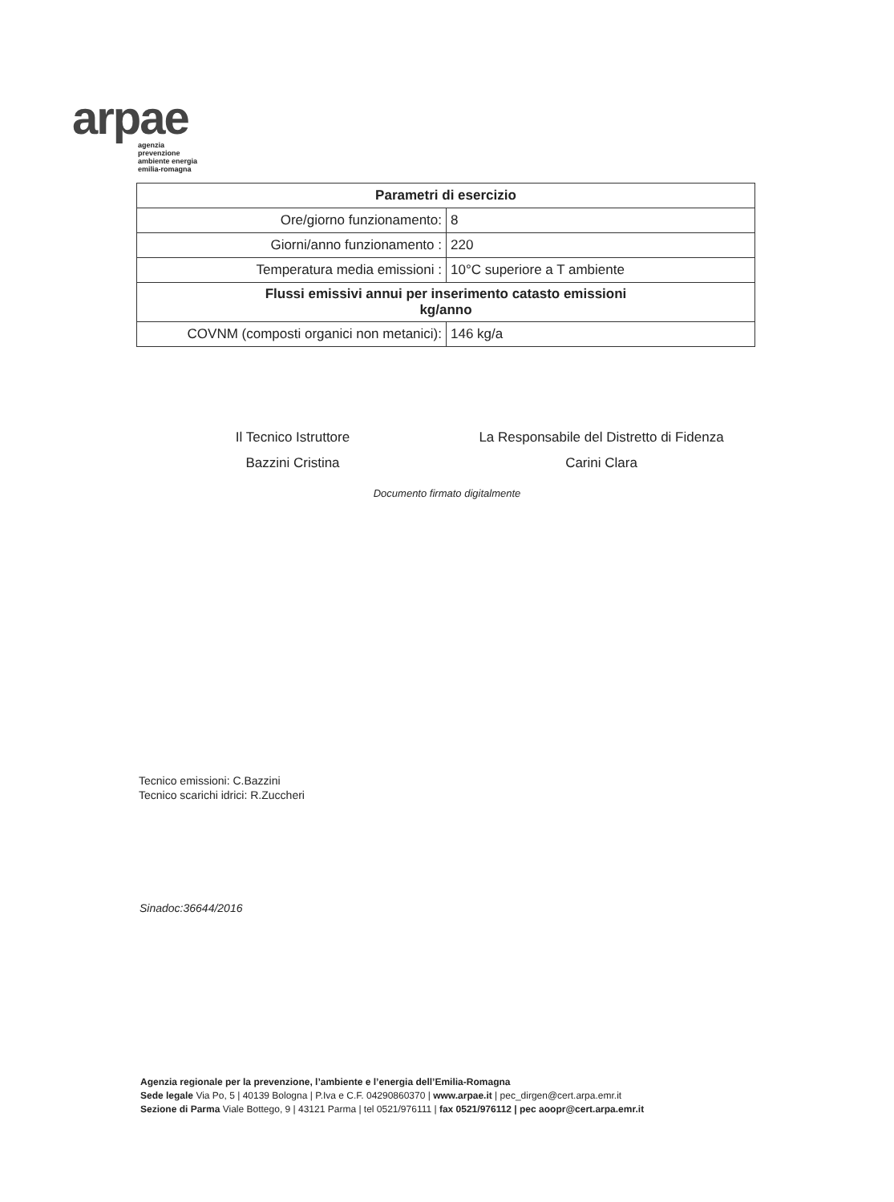arpae
agenzia
prevenzione
ambiente energia
emilia-romagna
| Parametri di esercizio | |
| --- | --- |
| Ore/giorno funzionamento: | 8 |
| Giorni/anno funzionamento : | 220 |
| Temperatura media emissioni : | 10°C superiore a T ambiente |
| Flussi emissivi annui per inserimento catasto emissioni kg/anno | |
| COVNM (composti organici non metanici): | 146 kg/a |
Il Tecnico Istruttore
Bazzini Cristina
La Responsabile del Distretto di Fidenza
Carini Clara
Documento firmato digitalmente
Tecnico emissioni: C.Bazzini
Tecnico scarichi idrici: R.Zuccheri
Sinadoc:36644/2016
Agenzia regionale per la prevenzione, l’ambiente e l’energia dell’Emilia-Romagna
Sede legale Via Po, 5 | 40139 Bologna | P.Iva e C.F. 04290860370 | www.arpae.it | pec_dirgen@cert.arpa.emr.it
Sezione di Parma Viale Bottego, 9 | 43121 Parma | tel 0521/976111 | fax 0521/976112 | pec aoopr@cert.arpa.emr.it